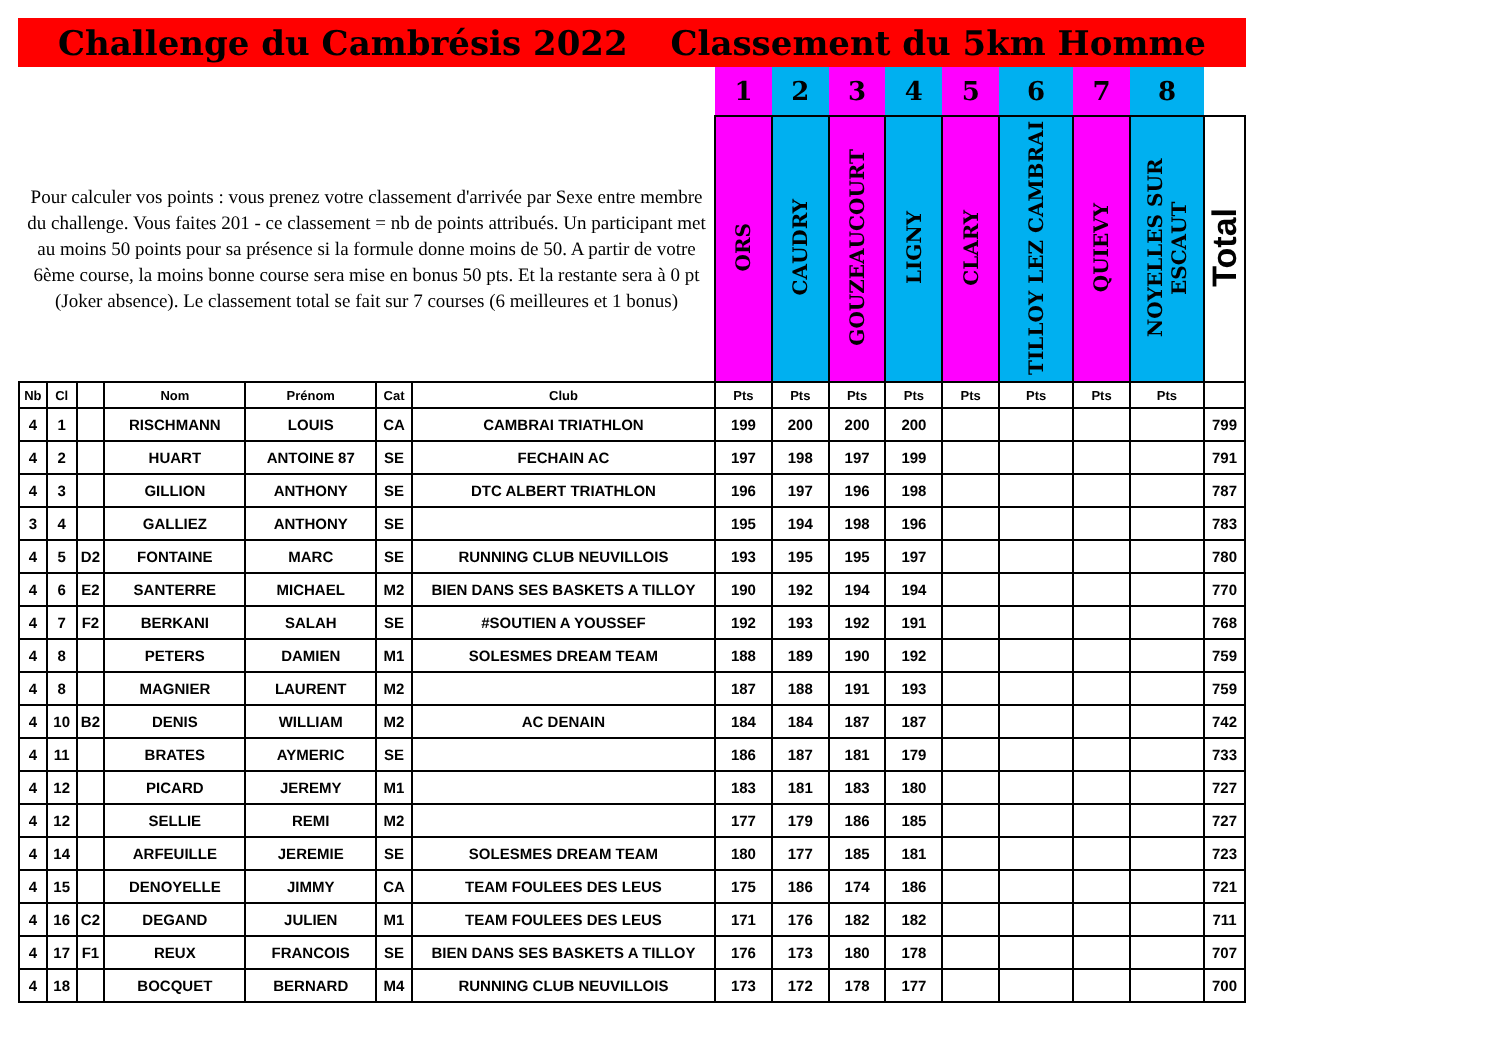Challenge du Cambrésis 2022 Classement du 5km Homme
| | | | | | | | 1 | 2 | 3 | 4 | 5 | 6 | 7 | 8 | |
| Pour calculer vos points : vous prenez votre classement d'arrivée par Sexe entre membre du challenge. Vous faites 201 - ce classement = nb de points attribués. Un participant met au moins 50 points pour sa présence si la formule donne moins de 50. A partir de votre 6ème course, la moins bonne course sera mise en bonus 50 pts. Et la restante sera à 0 pt (Joker absence). Le classement total se fait sur 7 courses (6 meilleures et 1 bonus) | | | | | | | ORS | CAUDRY | GOUZEAUCOURT | LIGNY | CLARY | TILLOY LEZ CAMBRAI | QUIEVY | NOYELLES SUR ESCAUT | Total |
| Nb | Cl | | Nom | Prénom | Cat | Club | Pts | Pts | Pts | Pts | Pts | Pts | Pts | Pts | |
| 4 | 1 | | RISCHMANN | LOUIS | CA | CAMBRAI TRIATHLON | 199 | 200 | 200 | 200 | | | | | 799 |
| 4 | 2 | | HUART | ANTOINE 87 | SE | FECHAIN AC | 197 | 198 | 197 | 199 | | | | | 791 |
| 4 | 3 | | GILLION | ANTHONY | SE | DTC ALBERT TRIATHLON | 196 | 197 | 196 | 198 | | | | | 787 |
| 3 | 4 | | GALLIEZ | ANTHONY | SE | | 195 | 194 | 198 | 196 | | | | | 783 |
| 4 | 5 | D2 | FONTAINE | MARC | SE | RUNNING CLUB NEUVILLOIS | 193 | 195 | 195 | 197 | | | | | 780 |
| 4 | 6 | E2 | SANTERRE | MICHAEL | M2 | BIEN DANS SES BASKETS A TILLOY | 190 | 192 | 194 | 194 | | | | | 770 |
| 4 | 7 | F2 | BERKANI | SALAH | SE | #SOUTIEN A YOUSSEF | 192 | 193 | 192 | 191 | | | | | 768 |
| 4 | 8 | | PETERS | DAMIEN | M1 | SOLESMES DREAM TEAM | 188 | 189 | 190 | 192 | | | | | 759 |
| 4 | 8 | | MAGNIER | LAURENT | M2 | | 187 | 188 | 191 | 193 | | | | | 759 |
| 4 | 10 | B2 | DENIS | WILLIAM | M2 | AC DENAIN | 184 | 184 | 187 | 187 | | | | | 742 |
| 4 | 11 | | BRATES | AYMERIC | SE | | 186 | 187 | 181 | 179 | | | | | 733 |
| 4 | 12 | | PICARD | JEREMY | M1 | | 183 | 181 | 183 | 180 | | | | | 727 |
| 4 | 12 | | SELLIE | REMI | M2 | | 177 | 179 | 186 | 185 | | | | | 727 |
| 4 | 14 | | ARFEUILLE | JEREMIE | SE | SOLESMES DREAM TEAM | 180 | 177 | 185 | 181 | | | | | 723 |
| 4 | 15 | | DENOYELLE | JIMMY | CA | TEAM FOULEES DES LEUS | 175 | 186 | 174 | 186 | | | | | 721 |
| 4 | 16 | C2 | DEGAND | JULIEN | M1 | TEAM FOULEES DES LEUS | 171 | 176 | 182 | 182 | | | | | 711 |
| 4 | 17 | F1 | REUX | FRANCOIS | SE | BIEN DANS SES BASKETS A TILLOY | 176 | 173 | 180 | 178 | | | | | 707 |
| 4 | 18 | | BOCQUET | BERNARD | M4 | RUNNING CLUB NEUVILLOIS | 173 | 172 | 178 | 177 | | | | | 700 |